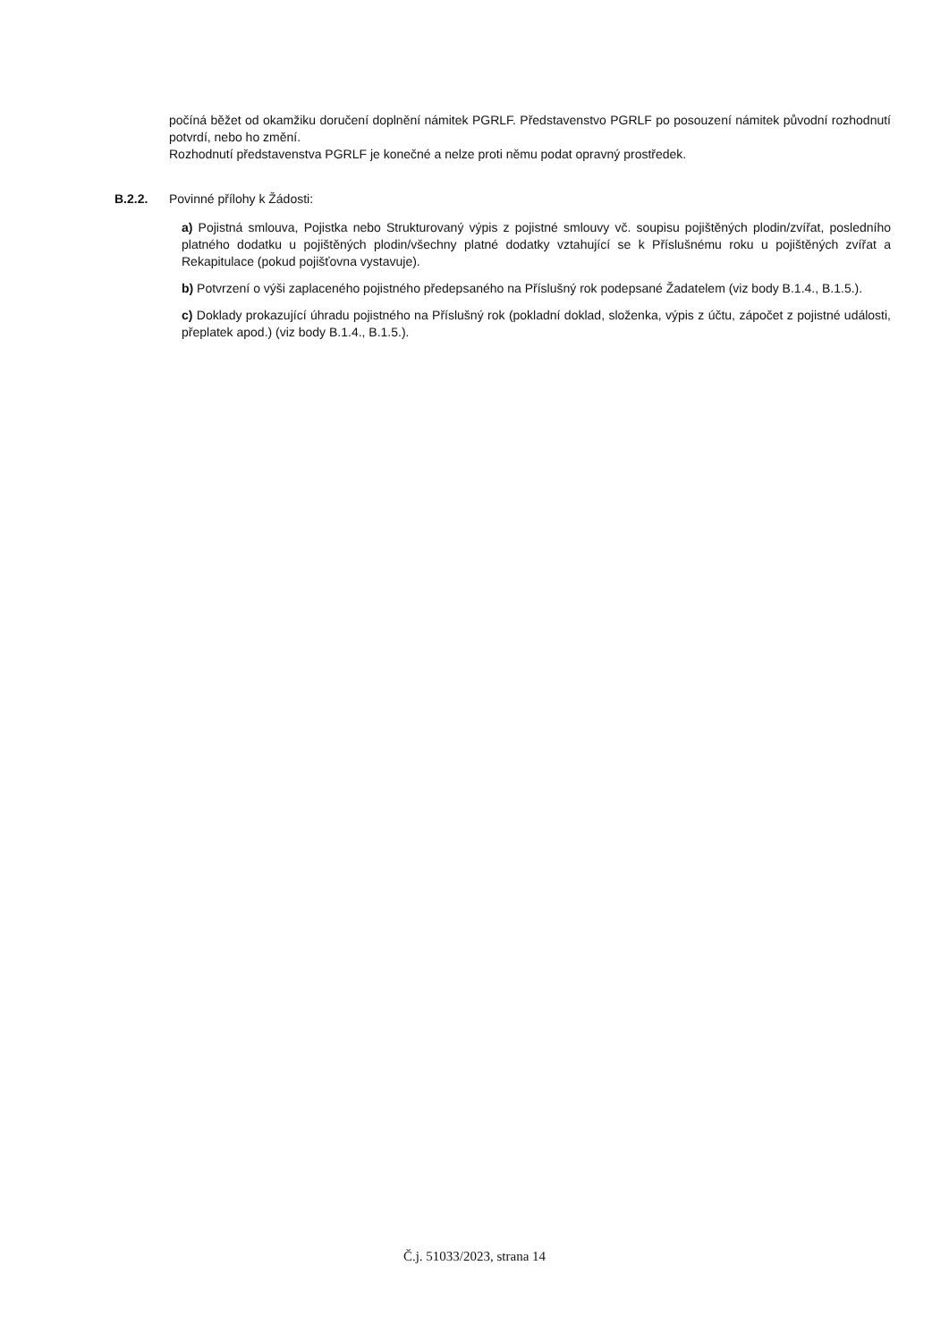počíná běžet od okamžiku doručení doplnění námitek PGRLF. Představenstvo PGRLF po posouzení námitek původní rozhodnutí potvrdí, nebo ho změní.
Rozhodnutí představenstva PGRLF je konečné a nelze proti němu podat opravný prostředek.
B.2.2. Povinné přílohy k Žádosti:
a) Pojistná smlouva, Pojistka nebo Strukturovaný výpis z pojistné smlouvy vč. soupisu pojištěných plodin/zvířat, posledního platného dodatku u pojištěných plodin/všechny platné dodatky vztahující se k Příslušnému roku u pojištěných zvířat a Rekapitulace (pokud pojišťovna vystavuje).
b) Potvrzení o výši zaplaceného pojistného předepsaného na Příslušný rok podepsané Žadatelem (viz body B.1.4., B.1.5.).
c) Doklady prokazující úhradu pojistného na Příslušný rok (pokladní doklad, složenka, výpis z účtu, zápočet z pojistné události, přeplatek apod.) (viz body B.1.4., B.1.5.).
Č.j. 51033/2023, strana 14